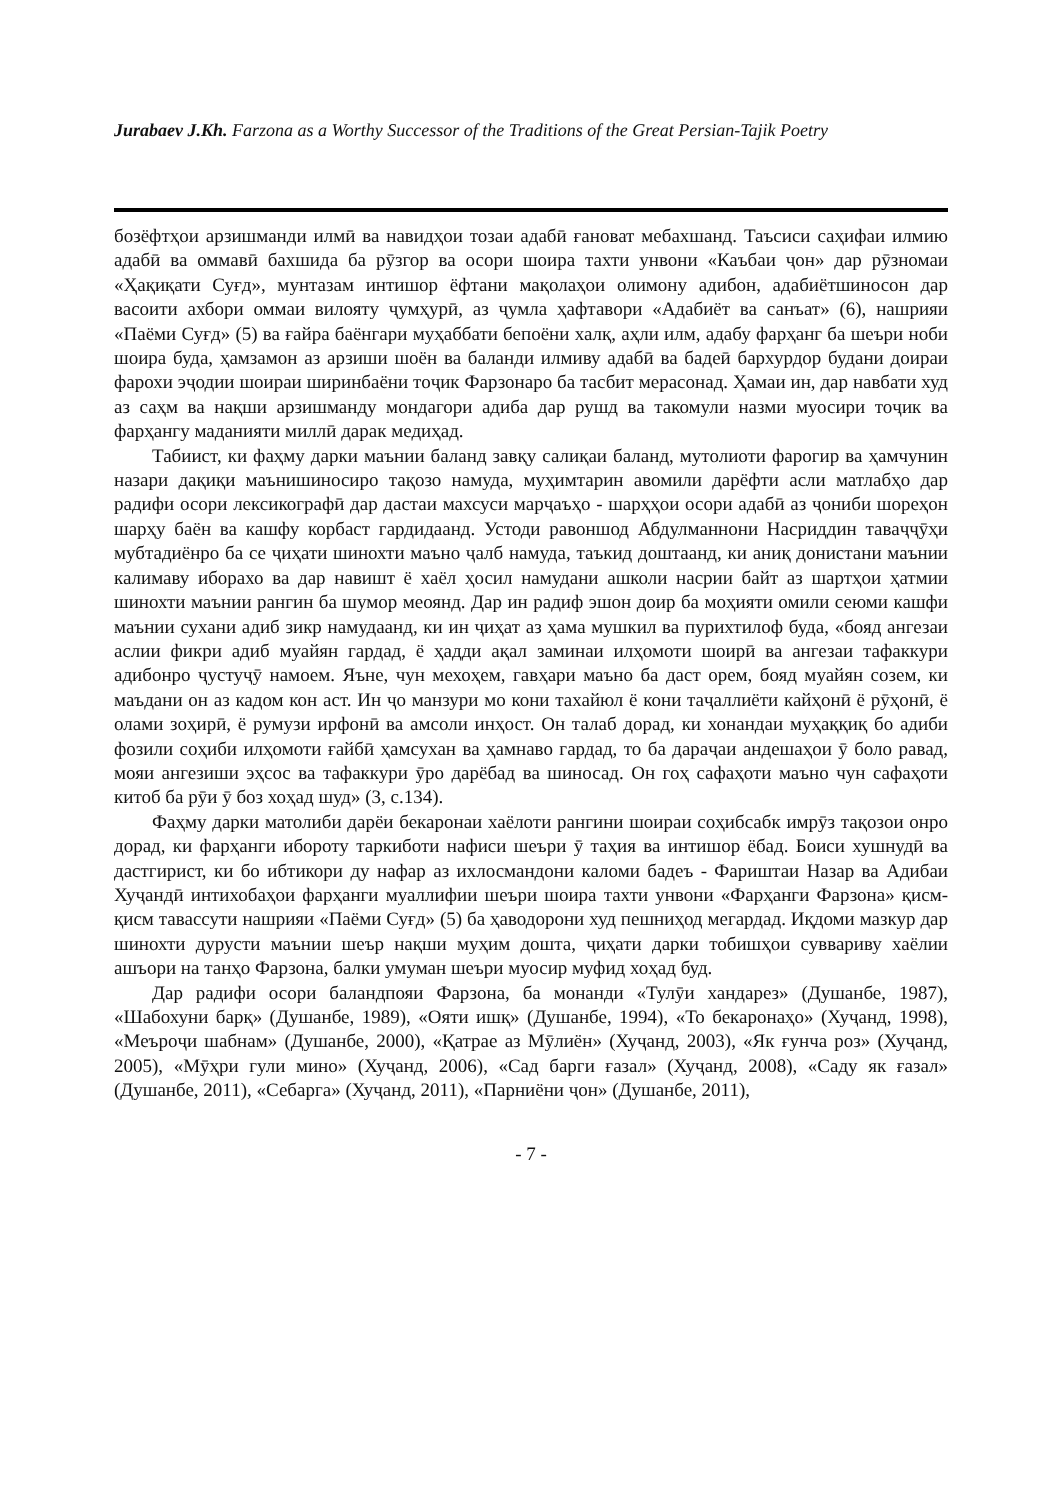Jurabaev J.Kh. Farzona as a Worthy Successor of the Traditions of the Great Persian-Tajik Poetry
бозёфтҳои арзишманди илмӣ ва навидҳои тозаи адабӣ ғановат мебахшанд. Таъсиси саҳифаи илмию адабӣ ва оммавӣ бахшида ба рӯзгор ва осори шоира тахти унвони «Каъбаи ҷон» дар рӯзномаи «Ҳақиқати Суғд», мунтазам интишор ёфтани мақолаҳои олимону адибон, адабиётшиносон дар васоити ахбори оммаи вилояту ҷумҳурӣ, аз ҷумла ҳафтавори «Адабиёт ва санъат» (6), нашрияи «Паёми Суғд» (5) ва ғайра баёнгари муҳаббати бепоёни халқ, аҳли илм, адабу фарҳанг ба шеъри ноби шоира буда, ҳамзамон аз арзиши шоён ва баланди илмиву адабӣ ва бадеӣ бархурдор будани доираи фарохи эҷодии шоираи ширинбаёни тоҷик Фарзонаро ба тасбит мерасонад. Ҳамаи ин, дар навбати худ аз саҳм ва нақши арзишманду мондагори адиба дар рушд ва такомули назми муосири тоҷик ва фарҳангу маданияти миллӣ дарак медиҳад.
Табиист, ки фаҳму дарки маънии баланд завқу салиқаи баланд, мутолиоти фарогир ва ҳамчунин назари дақиқи маънишиносиро тақозо намуда, муҳимтарин авомили дарёфти асли матлабҳо дар радифи осори лексикографӣ дар дастаи махсуси марҷаъҳо - шарҳҳои осори адабӣ аз ҷониби шореҳон шарҳу баён ва кашфу корбаст гардидаанд. Устоди равоншод Абдулманнони Насриддин таваҷҷӯҳи мубтадиёнро ба се ҷиҳати шинохти маъно ҷалб намуда, таъкид доштаанд, ки аниқ донистани маънии калимаву иборахо ва дар навишт ё хаёл ҳосил намудани ашколи насрии байт аз шартҳои ҳатмии шинохти маънии рангин ба шумор меоянд. Дар ин радиф эшон доир ба моҳияти омили сеюми кашфи маънии сухани адиб зикр намудаанд, ки ин ҷиҳат аз ҳама мушкил ва пурихтилоф буда, «бояд ангезаи аслии фикри адиб муайян гардад, ё ҳадди ақал заминаи илҳомоти шоирӣ ва ангезаи тафаккури адибонро ҷустуҷӯ намоем. Яъне, чун мехоҳем, гавҳари маъно ба даст орем, бояд муайян созем, ки маъдани он аз кадом кон аст. Ин ҷо манзури мо кони тахайюл ё кони таҷаллиёти кайҳонӣ ё рӯҳонӣ, ё олами зоҳирӣ, ё румузи ирфонӣ ва амсоли инҳост. Он талаб дорад, ки хонандаи муҳаққиқ бо адиби фозили соҳиби илҳомоти ғайбӣ ҳамсухан ва ҳамнаво гардад, то ба дараҷаи андешаҳои ӯ боло равад, мояи ангезиши эҳсос ва тафаккури ӯро дарёбад ва шиносад. Он гоҳ сафаҳоти маъно чун сафаҳоти китоб ба рӯи ӯ боз хоҳад шуд» (3, с.134).
Фаҳму дарки матолиби дарёи бекаронаи хаёлоти рангини шоираи соҳибсабк имрӯз тақозои онро дорад, ки фарҳанги ибороту таркиботи нафиси шеъри ӯ таҳия ва интишор ёбад. Боиси хушнудӣ ва дастгирист, ки бо ибтикори ду нафар аз ихлосмандони каломи бадеъ - Фариштаи Назар ва Адибаи Хуҷандӣ интихобаҳои фарҳанги муаллифии шеъри шоира тахти унвони «Фарҳанги Фарзона» қисм-қисм тавассути нашрияи «Паёми Суғд» (5) ба ҳаводорони худ пешниҳод мегардад. Иқдоми мазкур дар шинохти дурусти маънии шеър нақши муҳим дошта, ҷиҳати дарки тобишҳои суввариву хаёлии ашъори на танҳо Фарзона, балки умуман шеъри муосир муфид хоҳад буд.
Дар радифи осори баландпояи Фарзона, ба монанди «Тулӯи хандарез» (Душанбе, 1987), «Шабохуни барқ» (Душанбе, 1989), «Ояти ишқ» (Душанбе, 1994), «То бекаронаҳо» (Хуҷанд, 1998), «Меъроҷи шабнам» (Душанбе, 2000), «Қатрае аз Мӯлиён» (Хуҷанд, 2003), «Як ғунча роз» (Хуҷанд, 2005), «Мӯҳри гули мино» (Хуҷанд, 2006), «Сад барги ғазал» (Хуҷанд, 2008), «Саду як ғазал» (Душанбе, 2011), «Себарга» (Хуҷанд, 2011), «Парниёни ҷон» (Душанбе, 2011),
- 7 -